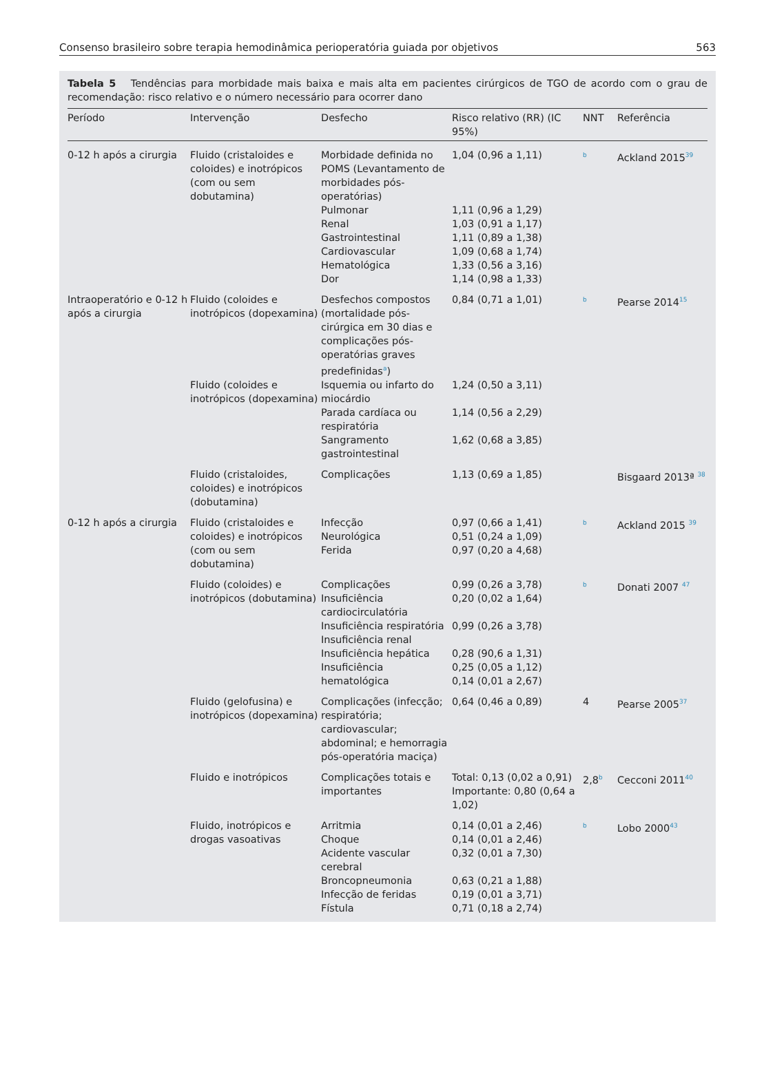Consenso brasileiro sobre terapia hemodinâmica perioperatória guiada por objetivos 563
Tabela 5 Tendências para morbidade mais baixa e mais alta em pacientes cirúrgicos de TGO de acordo com o grau de recomendação: risco relativo e o número necessário para ocorrer dano
| Período | Intervenção | Desfecho | Risco relativo (RR) (IC 95%) | NNT | Referência |
| --- | --- | --- | --- | --- | --- |
| 0-12 h após a cirurgia | Fluido (cristaloides e coloides) e inotrópicos (com ou sem dobutamina) | Morbidade definida no POMS (Levantamento de morbidades pós-operatórias) Pulmonar Renal Gastrointestinal Cardiovascular Hematológica Dor | 1,04 (0,96 a 1,11) 1,11 (0,96 a 1,29) 1,03 (0,91 a 1,17) 1,11 (0,89 a 1,38) 1,09 (0,68 a 1,74) 1,33 (0,56 a 3,16) 1,14 (0,98 a 1,33) | <sup>b</sup> | Ackland 2015<sup>39</sup> |
| Intraoperatório e 0-12 h após a cirurgia | Fluido (coloides e inotrópicos (dopexamina) | Desfechos compostos (mortalidade pós-cirúrgica em 30 dias e complicações pós-operatórias graves predefinidas<sup>a</sup>) | 0,84 (0,71 a 1,01) | <sup>b</sup> | Pearse 2014<sup>15</sup> |
| | Fluido (coloides e inotrópicos (dopexamina) | Isquemia ou infarto do miocárdio Parada cardíaca ou respiratória Sangramento gastrointestinal | 1,24 (0,50 a 3,11) 1,14 (0,56 a 2,29) 1,62 (0,68 a 3,85) | | |
| | Fluido (cristaloides, coloides) e inotrópicos (dobutamina) | Complicações | 1,13 (0,69 a 1,85) | | Bisgaard 2013ª <sup>38</sup> |
| 0-12 h após a cirurgia | Fluido (cristaloides e coloides) e inotrópicos (com ou sem dobutamina) | Infecção Neurológica Ferida | 0,97 (0,66 a 1,41) 0,51 (0,24 a 1,09) 0,97 (0,20 a 4,68) | <sup>b</sup> | Ackland 2015 <sup>39</sup> |
| | Fluido (coloides) e inotrópicos (dobutamina) | Complicações Insuficiência cardiocirculatória Insuficiência respiratória Insuficiência renal Insuficiência hepática Insuficiência hematológica | 0,99 (0,26 a 3,78) 0,20 (0,02 a 1,64) 0,99 (0,26 a 3,78) 0,28 (90,6 a 1,31) 0,25 (0,05 a 1,12) 0,14 (0,01 a 2,67) | <sup>b</sup> | Donati 2007 <sup>47</sup> |
| | Fluido (gelofusina) e inotrópicos (dopexamina) | Complicações (infecção; respiratória; cardiovascular; abdominal; e hemorragia pós-operatória maciça) | 0,64 (0,46 a 0,89) | 4 | Pearse 2005<sup>37</sup> |
| | Fluido e inotrópicos | Complicações totais e importantes | Total: 0,13 (0,02 a 0,91) Importante: 0,80 (0,64 a 1,02) | 2,8<sup>b</sup> | Cecconi 2011<sup>40</sup> |
| | Fluido, inotrópicos e drogas vasoativas | Arritmia Choque Acidente vascular cerebral Broncopneumonia Infecção de feridas Fístula | 0,14 (0,01 a 2,46) 0,14 (0,01 a 2,46) 0,32 (0,01 a 7,30) 0,63 (0,21 a 1,88) 0,19 (0,01 a 3,71) 0,71 (0,18 a 2,74) | <sup>b</sup> | Lobo 2000<sup>43</sup> |